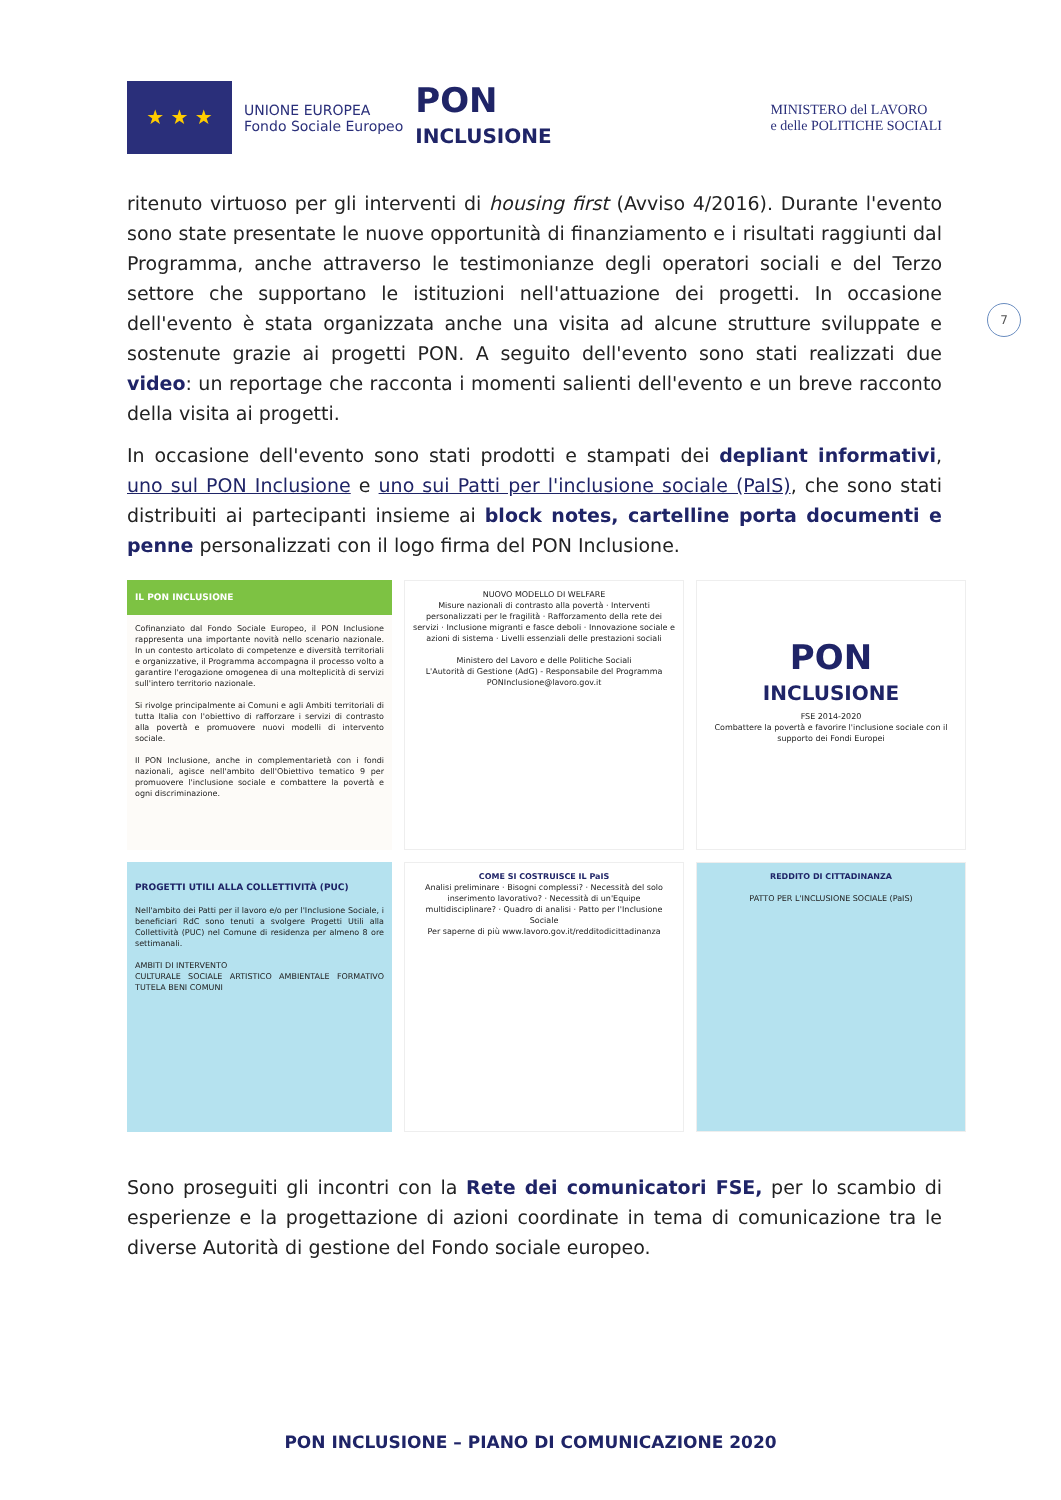★ ★ ★
UNIONE EUROPEA
Fondo Sociale Europeo
PON
INCLUSIONE
MINISTERO del LAVORO
e delle POLITICHE SOCIALI
7
ritenuto virtuoso per gli interventi di housing first (Avviso 4/2016). Durante l'evento sono state presentate le nuove opportunità di finanziamento e i risultati raggiunti dal Programma, anche attraverso le testimonianze degli operatori sociali e del Terzo settore che supportano le istituzioni nell'attuazione dei progetti. In occasione dell'evento è stata organizzata anche una visita ad alcune strutture sviluppate e sostenute grazie ai progetti PON. A seguito dell'evento sono stati realizzati due video: un reportage che racconta i momenti salienti dell'evento e un breve racconto della visita ai progetti.
In occasione dell'evento sono stati prodotti e stampati dei depliant informativi, uno sul PON Inclusione e uno sui Patti per l'inclusione sociale (PaIS), che sono stati distribuiti ai partecipanti insieme ai block notes, cartelline porta documenti e penne personalizzati con il logo firma del PON Inclusione.
IL PON INCLUSIONE
Cofinanziato dal Fondo Sociale Europeo, il PON Inclusione rappresenta una importante novità nello scenario nazionale. In un contesto articolato di competenze e diversità territoriali e organizzative, il Programma accompagna il processo volto a garantire l'erogazione omogenea di una molteplicità di servizi sull'intero territorio nazionale.
Si rivolge principalmente ai Comuni e agli Ambiti territoriali di tutta Italia con l'obiettivo di rafforzare i servizi di contrasto alla povertà e promuovere nuovi modelli di intervento sociale.
Il PON Inclusione, anche in complementarietà con i fondi nazionali, agisce nell'ambito dell'Obiettivo tematico 9 per promuovere l'inclusione sociale e combattere la povertà e ogni discriminazione.
NUOVO MODELLO DI WELFARE
Misure nazionali di contrasto alla povertà · Interventi personalizzati per le fragilità · Rafforzamento della rete dei servizi · Inclusione migranti e fasce deboli · Innovazione sociale e azioni di sistema · Livelli essenziali delle prestazioni sociali
Ministero del Lavoro e delle Politiche Sociali
L'Autorità di Gestione (AdG) - Responsabile del Programma
PONInclusione@lavoro.gov.it
PON
INCLUSIONE
FSE 2014-2020
Combattere la povertà e favorire l'inclusione sociale con il supporto dei Fondi Europei
PROGETTI UTILI ALLA COLLETTIVITÀ (PUC)
Nell'ambito dei Patti per il lavoro e/o per l'Inclusione Sociale, i beneficiari RdC sono tenuti a svolgere Progetti Utili alla Collettività (PUC) nel Comune di residenza per almeno 8 ore settimanali.
AMBITI DI INTERVENTO
CULTURALE SOCIALE ARTISTICO AMBIENTALE FORMATIVO TUTELA BENI COMUNI
COME SI COSTRUISCE IL PaIS
Analisi preliminare · Bisogni complessi? · Necessità del solo inserimento lavorativo? · Necessità di un'Equipe multidisciplinare? · Quadro di analisi · Patto per l'Inclusione Sociale
Per saperne di più www.lavoro.gov.it/redditodicittadinanza
REDDITO DI CITTADINANZA
PATTO PER L'INCLUSIONE SOCIALE (PaIS)
Sono proseguiti gli incontri con la Rete dei comunicatori FSE, per lo scambio di esperienze e la progettazione di azioni coordinate in tema di comunicazione tra le diverse Autorità di gestione del Fondo sociale europeo.
PON INCLUSIONE – PIANO DI COMUNICAZIONE 2020